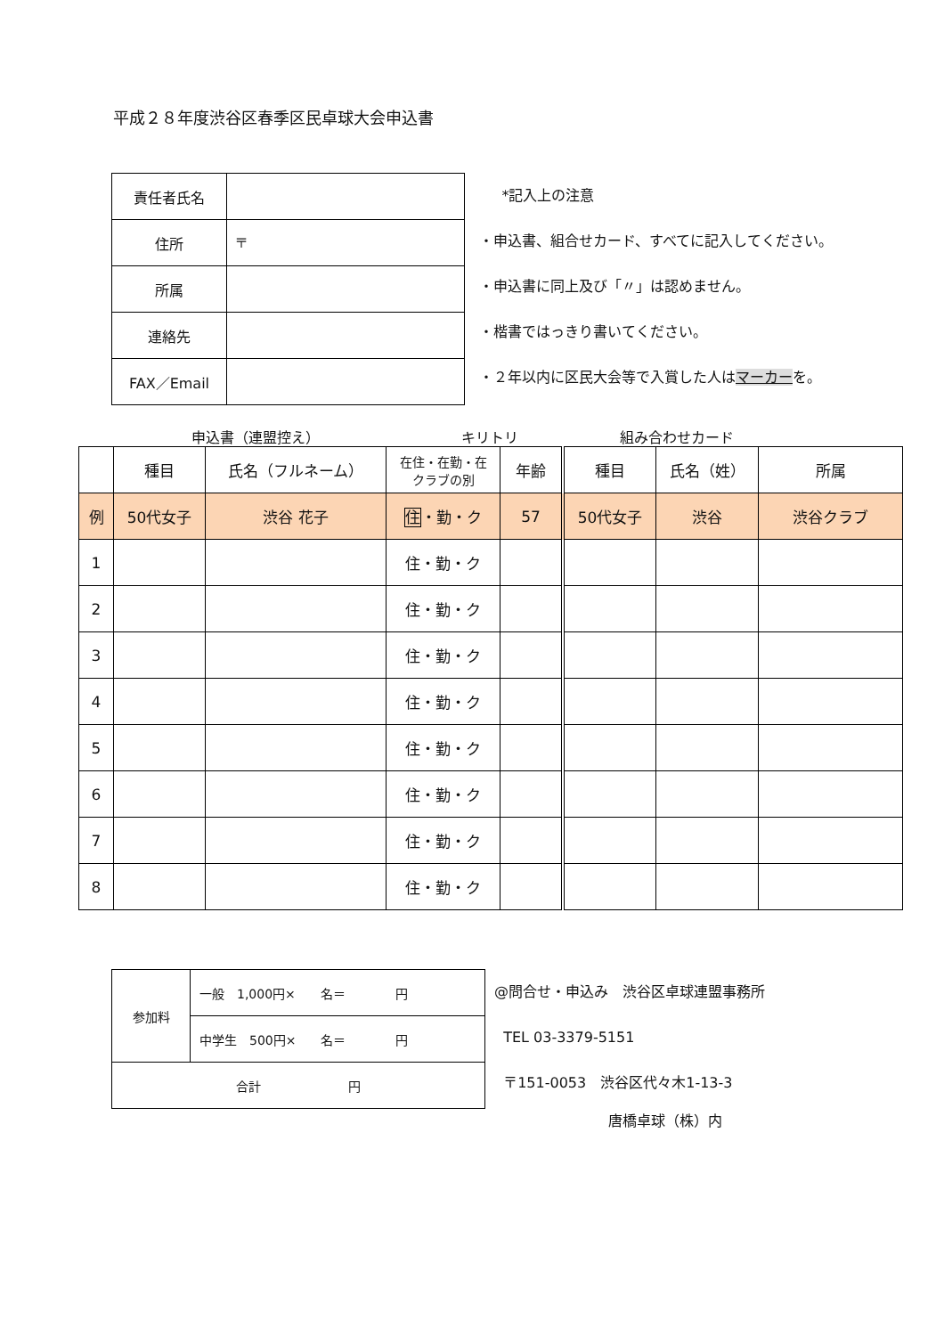平成２８年度渋谷区春季区民卓球大会申込書
| 責任者氏名 | |
| 住所 | 〒 |
| 所属 | |
| 連絡先 | |
| FAX／Email | |
*記入上の注意
・申込書、組合せカード、すべてに記入してください。
・申込書に同上及び「〃」は認めません。
・楷書ではっきり書いてください。
・２年以内に区民大会等で入賞した人はマーカーを。
申込書（連盟控え） キリトリ 組み合わせカード
| | 種目 | 氏名（フルネーム） | 在住・在勤・在 クラブの別 | 年齢 | 種目 | 氏名（姓） | 所属 |
| 例 | 50代女子 | 渋谷 花子 | 住 ・勤・ク | 57 | 50代女子 | 渋谷 | 渋谷クラブ |
| 1 | | | 住・勤・ク | | | | |
| 2 | | | 住・勤・ク | | | | |
| 3 | | | 住・勤・ク | | | | |
| 4 | | | 住・勤・ク | | | | |
| 5 | | | 住・勤・ク | | | | |
| 6 | | | 住・勤・ク | | | | |
| 7 | | | 住・勤・ク | | | | |
| 8 | | | 住・勤・ク | | | | |
| 参加料 | 一般 1,000円× 名＝ 円 |
| | 中学生 500円× 名＝ 円 |
| 合計 円 | |
@問合せ・申込み　渋谷区卓球連盟事務所
TEL 03-3379-5151
〒151-0053　渋谷区代々木1-13-3
唐橋卓球（株）内